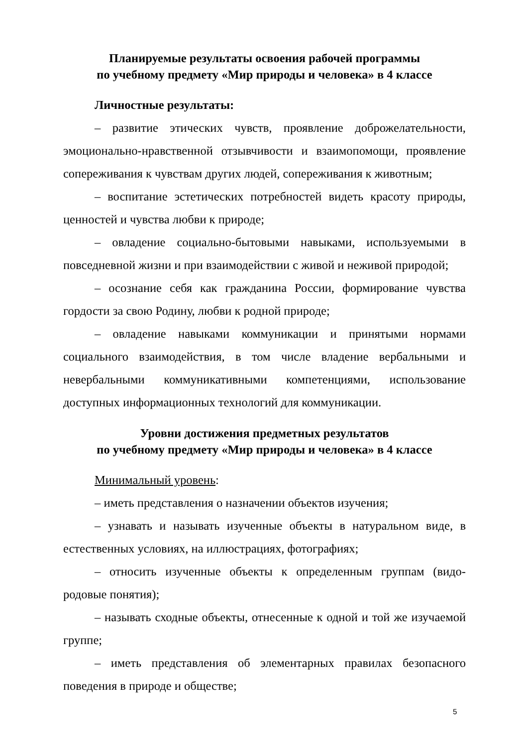Планируемые результаты освоения рабочей программы
по учебному предмету «Мир природы и человека» в 4 классе
Личностные результаты:
– развитие этических чувств, проявление доброжелательности, эмоционально-нравственной отзывчивости и взаимопомощи, проявление сопереживания к чувствам других людей, сопереживания к животным;
– воспитание эстетических потребностей видеть красоту природы, ценностей и чувства любви к природе;
– овладение социально-бытовыми навыками, используемыми в повседневной жизни и при взаимодействии с живой и неживой природой;
– осознание себя как гражданина России, формирование чувства гордости за свою Родину, любви к родной природе;
– овладение навыками коммуникации и принятыми нормами социального взаимодействия, в том числе владение вербальными и невербальными коммуникативными компетенциями, использование доступных информационных технологий для коммуникации.
Уровни достижения предметных результатов
по учебному предмету «Мир природы и человека» в 4 классе
Минимальный уровень:
– иметь представления о назначении объектов изучения;
– узнавать и называть изученные объекты в натуральном виде, в естественных условиях, на иллюстрациях, фотографиях;
– относить изученные объекты к определенным группам (видо-родовые понятия);
– называть сходные объекты, отнесенные к одной и той же изучаемой группе;
– иметь представления об элементарных правилах безопасного поведения в природе и обществе;
5